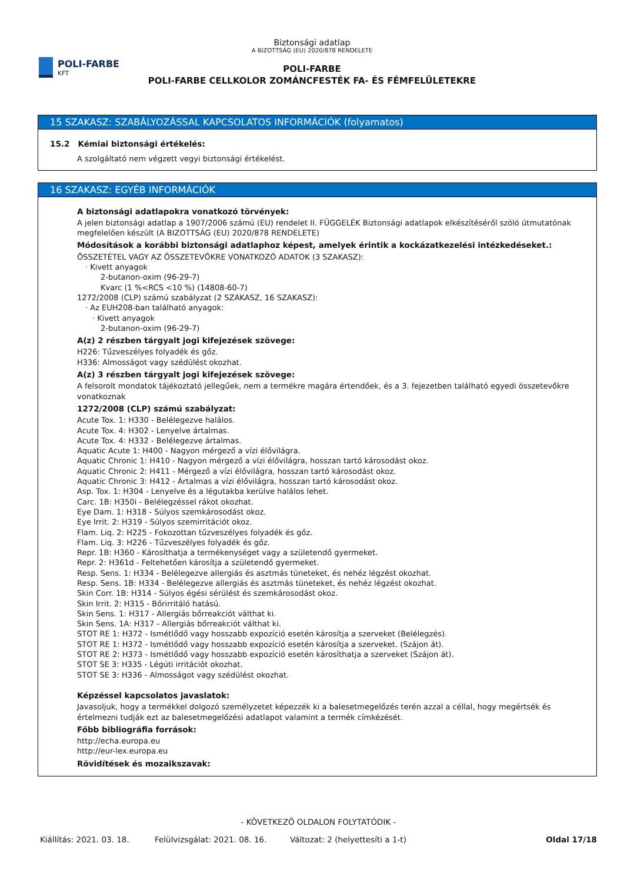POLI-FARBE
KFT
Biztonsági adatlap
A BIZOTTSÁG (EU) 2020/878 RENDELETE
POLI-FARBE
POLI-FARBE CELLKOLOR ZOMÁNCFESTÉK FA- ÉS FÉMFELÜLETEKRE
15 SZAKASZ: SZABÁLYOZÁSSAL KAPCSOLATOS INFORMÁCIÓK (folyamatos)
15.2 Kémiai biztonsági értékelés:
A szolgáltató nem végzett vegyi biztonsági értékelést.
16 SZAKASZ: EGYÉB INFORMÁCIÓK
A biztonsági adatlapokra vonatkozó törvények:
A jelen biztonsági adatlap a 1907/2006 számú (EU) rendelet II. FÜGGELÉK Biztonsági adatlapok elkészítéséről szóló útmutatónak megfelelően készült (A BIZOTTSÁG (EU) 2020/878 RENDELETE)
Módosítások a korábbi biztonsági adatlaphoz képest, amelyek érintik a kockázatkezelési intézkedéseket.:
ÖSSZETÉTEL VAGY AZ ÖSSZETEVŐKRE VONATKOZÓ ADATOK (3 SZAKASZ):
· Kivett anyagok
2-butanon-oxim (96-29-7)
Kvarc (1 %<RCS <10 %) (14808-60-7)
1272/2008 (CLP) számú szabályzat (2 SZAKASZ, 16 SZAKASZ):
· Az EUH208-ban található anyagok:
· Kivett anyagok
2-butanon-oxim (96-29-7)
A(z) 2 részben tárgyalt jogi kifejezések szövege:
H226: Tűzveszélyes folyadék és gőz.
H336: Almosságot vagy szédülést okozhat.
A(z) 3 részben tárgyalt jogi kifejezések szövege:
A felsorolt mondatok tájékoztató jellegűek, nem a termékre magára értendőek, és a 3. fejezetben található egyedi összetevőkre vonatkoznak
1272/2008 (CLP) számú szabályzat:
Acute Tox. 1: H330 - Belélegezve halálos.
Acute Tox. 4: H302 - Lenyelve ártalmas.
Acute Tox. 4: H332 - Belélegezve ártalmas.
Aquatic Acute 1: H400 - Nagyon mérgező a vízi élővilágra.
Aquatic Chronic 1: H410 - Nagyon mérgező a vízi élővilágra, hosszan tartó károsodást okoz.
Aquatic Chronic 2: H411 - Mérgező a vízi élővilágra, hosszan tartó károsodást okoz.
Aquatic Chronic 3: H412 - Ártalmas a vízi élővilágra, hosszan tartó károsodást okoz.
Asp. Tox. 1: H304 - Lenyelve és a légutakba kerülve halálos lehet.
Carc. 1B: H350i - Belélegzéssel rákot okozhat.
Eye Dam. 1: H318 - Súlyos szemkárosodást okoz.
Eye Irrit. 2: H319 - Súlyos szemirritációt okoz.
Flam. Liq. 2: H225 - Fokozottan tűzveszélyes folyadék és gőz.
Flam. Liq. 3: H226 - Tűzveszélyes folyadék és gőz.
Repr. 1B: H360 - Károsíthatja a termékenységet vagy a születendő gyermeket.
Repr. 2: H361d - Feltehetően károsítja a születendő gyermeket.
Resp. Sens. 1: H334 - Belélegezve allergiás és asztmás tüneteket, és nehéz légzést okozhat.
Resp. Sens. 1B: H334 - Belélegezve allergiás és asztmás tüneteket, és nehéz légzést okozhat.
Skin Corr. 1B: H314 - Súlyos égési sérülést és szemkárosodást okoz.
Skin Irrit. 2: H315 - Bőrirritáló hatású.
Skin Sens. 1: H317 - Allergiás bőrreakciót válthat ki.
Skin Sens. 1A: H317 - Allergiás bőrreakciót válthat ki.
STOT RE 1: H372 - Ismétlődő vagy hosszabb expozíció esetén károsítja a szerveket (Belélegzés).
STOT RE 1: H372 - Ismétlődő vagy hosszabb expozíció esetén károsítja a szerveket. (Szájon át).
STOT RE 2: H373 - Ismétlődő vagy hosszabb expozíció esetén károsíthatja a szerveket (Szájon át).
STOT SE 3: H335 - Légúti irritációt okozhat.
STOT SE 3: H336 - Almosságot vagy szédülést okozhat.
Képzéssel kapcsolatos javaslatok:
Javasoljuk, hogy a termékkel dolgozó személyzetet képezzék ki a balesetmegelőzés terén azzal a céllal, hogy megértsék és értelmezni tudják ezt az balesetmegelőzési adatlapot valamint a termék címkézését.
Főbb bibliográfia források:
http://echa.europa.eu
http://eur-lex.europa.eu
Rövidítések és mozaikszavak:
- KÖVETKEZŐ OLDALON FOLYTATÓDIK -
Kiállítás: 2021. 03. 18. Felülvizsgálat: 2021. 08. 16. Változat: 2 (helyettesíti a 1-t) Oldal 17/18